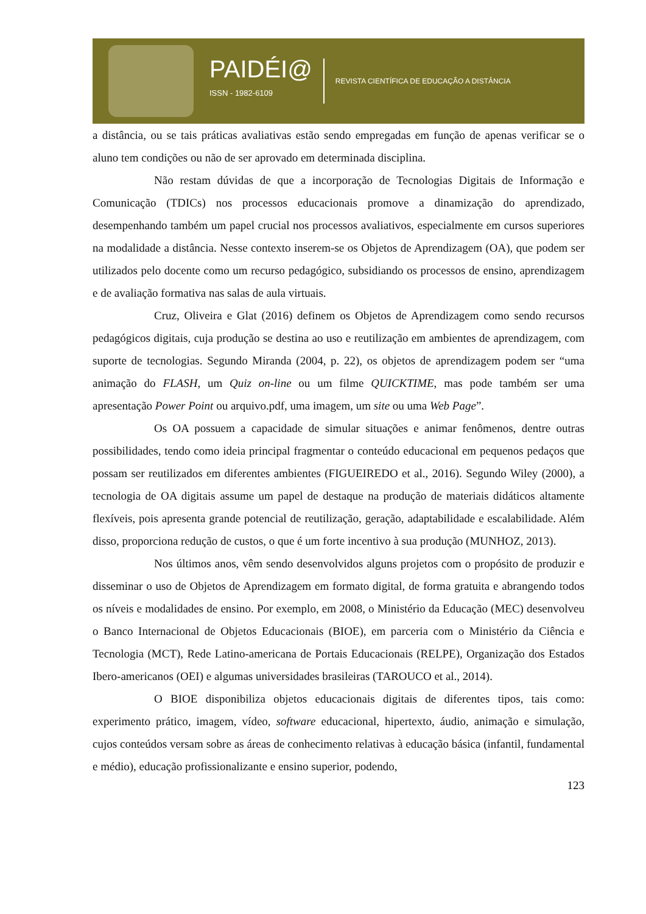PAIDÉI@
ISSN - 1982-6109
REVISTA CIENTÍFICA DE EDUCAÇÃO A DISTÂNCIA
a distância, ou se tais práticas avaliativas estão sendo empregadas em função de apenas verificar se o aluno tem condições ou não de ser aprovado em determinada disciplina.
Não restam dúvidas de que a incorporação de Tecnologias Digitais de Informação e Comunicação (TDICs) nos processos educacionais promove a dinamização do aprendizado, desempenhando também um papel crucial nos processos avaliativos, especialmente em cursos superiores na modalidade a distância. Nesse contexto inserem-se os Objetos de Aprendizagem (OA), que podem ser utilizados pelo docente como um recurso pedagógico, subsidiando os processos de ensino, aprendizagem e de avaliação formativa nas salas de aula virtuais.
Cruz, Oliveira e Glat (2016) definem os Objetos de Aprendizagem como sendo recursos pedagógicos digitais, cuja produção se destina ao uso e reutilização em ambientes de aprendizagem, com suporte de tecnologias. Segundo Miranda (2004, p. 22), os objetos de aprendizagem podem ser “uma animação do FLASH, um Quiz on-line ou um filme QUICKTIME, mas pode também ser uma apresentação Power Point ou arquivo.pdf, uma imagem, um site ou uma Web Page”.
Os OA possuem a capacidade de simular situações e animar fenômenos, dentre outras possibilidades, tendo como ideia principal fragmentar o conteúdo educacional em pequenos pedaços que possam ser reutilizados em diferentes ambientes (FIGUEIREDO et al., 2016). Segundo Wiley (2000), a tecnologia de OA digitais assume um papel de destaque na produção de materiais didáticos altamente flexíveis, pois apresenta grande potencial de reutilização, geração, adaptabilidade e escalabilidade. Além disso, proporciona redução de custos, o que é um forte incentivo à sua produção (MUNHOZ, 2013).
Nos últimos anos, vêm sendo desenvolvidos alguns projetos com o propósito de produzir e disseminar o uso de Objetos de Aprendizagem em formato digital, de forma gratuita e abrangendo todos os níveis e modalidades de ensino. Por exemplo, em 2008, o Ministério da Educação (MEC) desenvolveu o Banco Internacional de Objetos Educacionais (BIOE), em parceria com o Ministério da Ciência e Tecnologia (MCT), Rede Latino-americana de Portais Educacionais (RELPE), Organização dos Estados Ibero-americanos (OEI) e algumas universidades brasileiras (TAROUCO et al., 2014).
O BIOE disponibiliza objetos educacionais digitais de diferentes tipos, tais como: experimento prático, imagem, vídeo, software educacional, hipertexto, áudio, animação e simulação, cujos conteúdos versam sobre as áreas de conhecimento relativas à educação básica (infantil, fundamental e médio), educação profissionalizante e ensino superior, podendo,
123